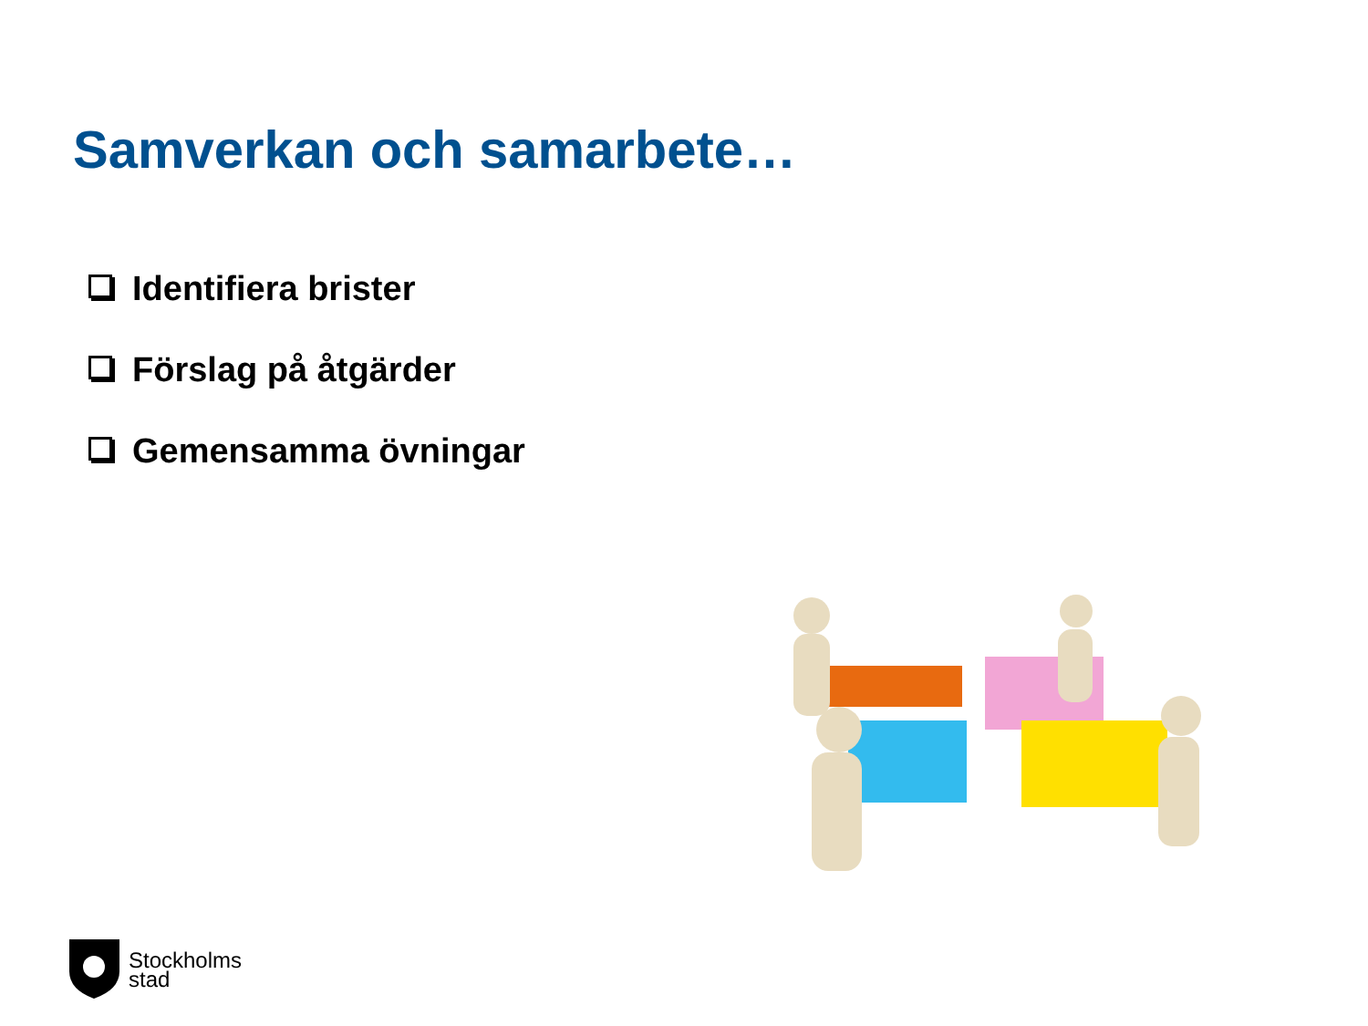Samverkan och samarbete…
Identifiera brister
Förslag på åtgärder
Gemensamma övningar
Stockholms
stad